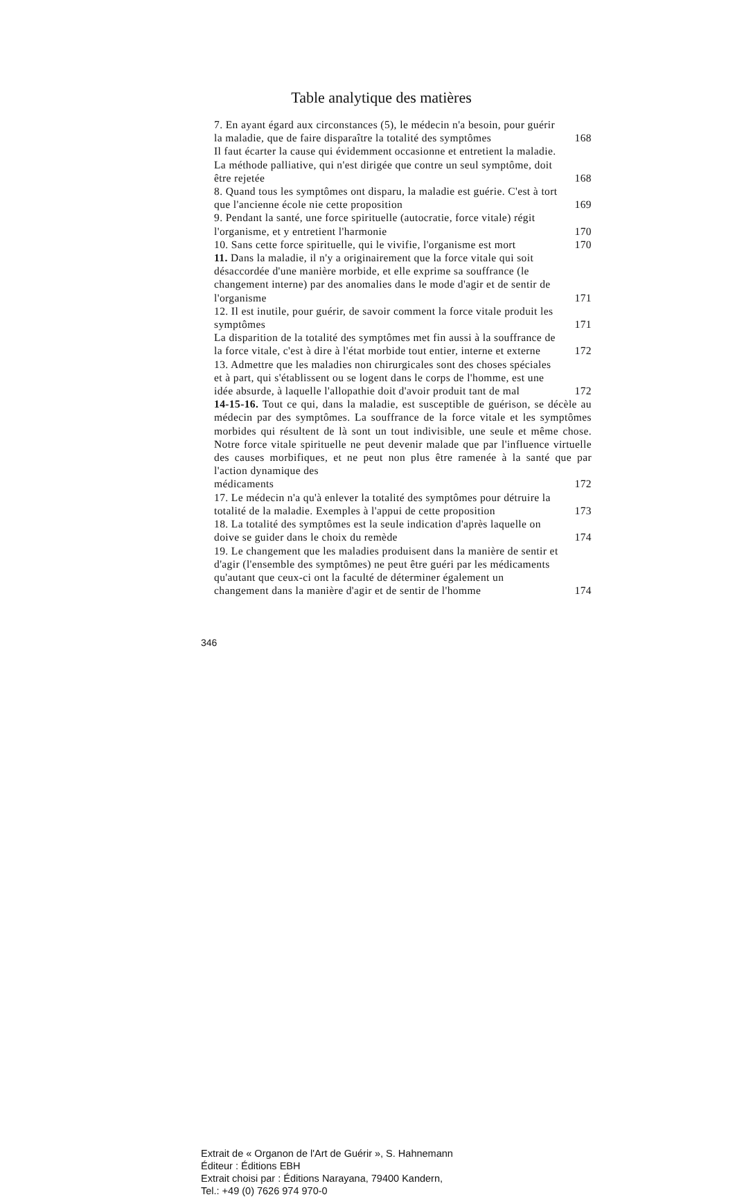Table analytique des matières
7. En ayant égard aux circonstances (5), le médecin n'a besoin, pour guérir la maladie, que de faire disparaître la totalité des symptômes
168
Il faut écarter la cause qui évidemment occasionne et entretient la maladie. La méthode palliative, qui n'est dirigée que contre un seul symptôme, doit être rejetée
168
8. Quand tous les symptômes ont disparu, la maladie est guérie. C'est à tort que l'ancienne école nie cette proposition
169
9. Pendant la santé, une force spirituelle (autocratie, force vitale) régit l'organisme, et y entretient l'harmonie
170
10. Sans cette force spirituelle, qui le vivifie, l'organisme est mort
170
11. Dans la maladie, il n'y a originairement que la force vitale qui soit désaccordée d'une manière morbide, et elle exprime sa souffrance (le changement interne) par des anomalies dans le mode d'agir et de sentir de l'organisme
171
12. Il est inutile, pour guérir, de savoir comment la force vitale produit les symptômes
171
La disparition de la totalité des symptômes met fin aussi à la souffrance de la force vitale, c'est à dire à l'état morbide tout entier, interne et externe
172
13. Admettre que les maladies non chirurgicales sont des choses spéciales et à part, qui s'établissent ou se logent dans le corps de l'homme, est une idée absurde, à laquelle l'allopathie doit d'avoir produit tant de mal
172
14-15-16. Tout ce qui, dans la maladie, est susceptible de guérison, se décèle au médecin par des symptômes. La souffrance de la force vitale et les symptômes morbides qui résultent de là sont un tout indivisible, une seule et même chose. Notre force vitale spirituelle ne peut devenir malade que par l'influence virtuelle des causes morbifiques, et ne peut non plus être ramenée à la santé que par l'action dynamique des
médicaments
172
17. Le médecin n'a qu'à enlever la totalité des symptômes pour détruire la totalité de la maladie. Exemples à l'appui de cette proposition
173
18. La totalité des symptômes est la seule indication d'après laquelle on doive se guider dans le choix du remède
174
19. Le changement que les maladies produisent dans la manière de sentir et d'agir (l'ensemble des symptômes) ne peut être guéri par les médicaments qu'autant que ceux-ci ont la faculté de déterminer également un changement dans la manière d'agir et de sentir de l'homme
174
346
Extrait de « Organon de l'Art de Guérir », S. Hahnemann
Éditeur : Éditions EBH
Extrait choisi par : Éditions Narayana, 79400 Kandern,
Tel.: +49 (0) 7626 974 970-0